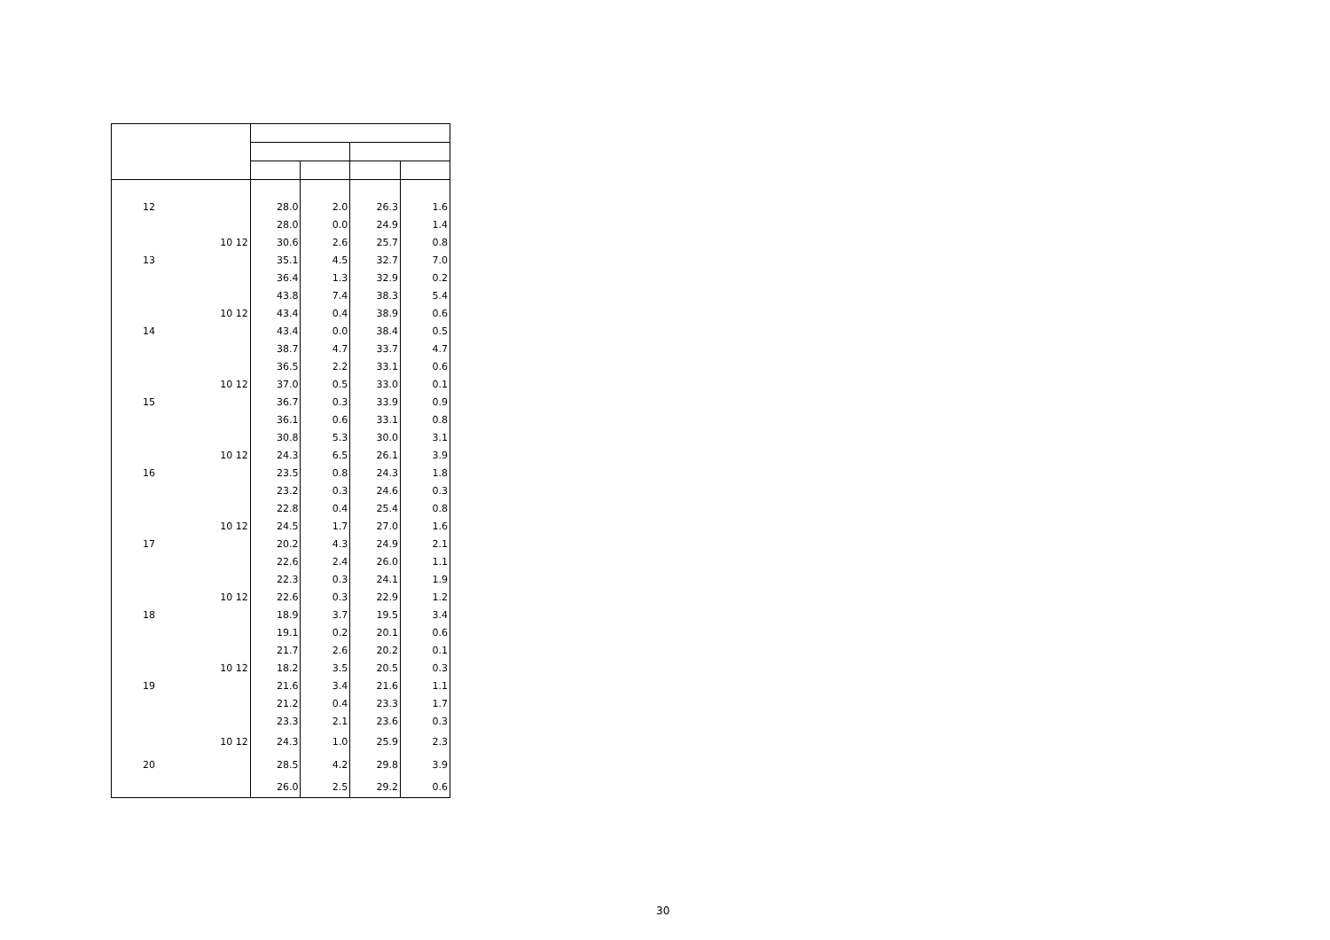| 12 | | 28.0 | 2.0 | 26.3 | 1.6 |
| | | 28.0 | 0.0 | 24.9 | 1.4 |
| | 10 12 | 30.6 | 2.6 | 25.7 | 0.8 |
| 13 | | 35.1 | 4.5 | 32.7 | 7.0 |
| | | 36.4 | 1.3 | 32.9 | 0.2 |
| | | 43.8 | 7.4 | 38.3 | 5.4 |
| | 10 12 | 43.4 | 0.4 | 38.9 | 0.6 |
| 14 | | 43.4 | 0.0 | 38.4 | 0.5 |
| | | 38.7 | 4.7 | 33.7 | 4.7 |
| | | 36.5 | 2.2 | 33.1 | 0.6 |
| | 10 12 | 37.0 | 0.5 | 33.0 | 0.1 |
| 15 | | 36.7 | 0.3 | 33.9 | 0.9 |
| | | 36.1 | 0.6 | 33.1 | 0.8 |
| | | 30.8 | 5.3 | 30.0 | 3.1 |
| | 10 12 | 24.3 | 6.5 | 26.1 | 3.9 |
| 16 | | 23.5 | 0.8 | 24.3 | 1.8 |
| | | 23.2 | 0.3 | 24.6 | 0.3 |
| | | 22.8 | 0.4 | 25.4 | 0.8 |
| | 10 12 | 24.5 | 1.7 | 27.0 | 1.6 |
| 17 | | 20.2 | 4.3 | 24.9 | 2.1 |
| | | 22.6 | 2.4 | 26.0 | 1.1 |
| | | 22.3 | 0.3 | 24.1 | 1.9 |
| | 10 12 | 22.6 | 0.3 | 22.9 | 1.2 |
| 18 | | 18.9 | 3.7 | 19.5 | 3.4 |
| | | 19.1 | 0.2 | 20.1 | 0.6 |
| | | 21.7 | 2.6 | 20.2 | 0.1 |
| | 10 12 | 18.2 | 3.5 | 20.5 | 0.3 |
| 19 | | 21.6 | 3.4 | 21.6 | 1.1 |
| | | 21.2 | 0.4 | 23.3 | 1.7 |
| | | 23.3 | 2.1 | 23.6 | 0.3 |
| | 10 12 | 24.3 | 1.0 | 25.9 | 2.3 |
| 20 | | 28.5 | 4.2 | 29.8 | 3.9 |
| | | 26.0 | 2.5 | 29.2 | 0.6 |
30